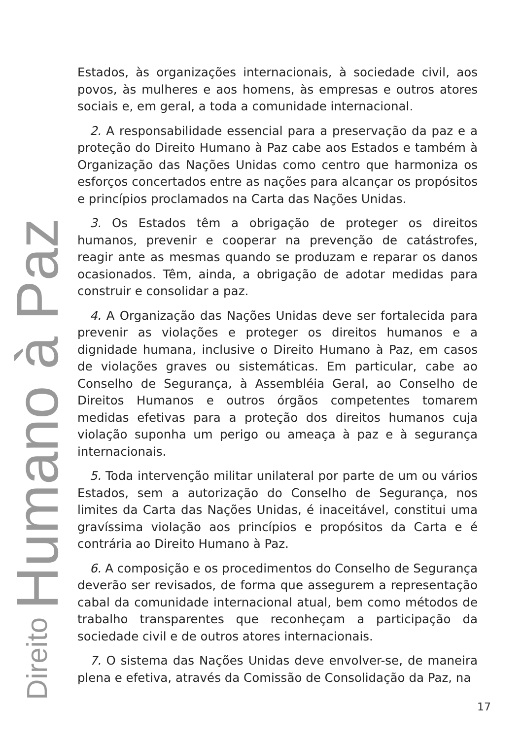Estados, às organizações internacionais, à sociedade civil, aos povos, às mulheres e aos homens, às empresas e outros atores sociais e, em geral, a toda a comunidade internacional.
2. A responsabilidade essencial para a preservação da paz e a proteção do Direito Humano à Paz cabe aos Estados e também à Organização das Nações Unidas como centro que harmoniza os esforços concertados entre as nações para alcançar os propósitos e princípios proclamados na Carta das Nações Unidas.
3. Os Estados têm a obrigação de proteger os direitos humanos, prevenir e cooperar na prevenção de catástrofes, reagir ante as mesmas quando se produzam e reparar os danos ocasionados. Têm, ainda, a obrigação de adotar medidas para construir e consolidar a paz.
4. A Organização das Nações Unidas deve ser fortalecida para prevenir as violações e proteger os direitos humanos e a dignidade humana, inclusive o Direito Humano à Paz, em casos de violações graves ou sistemáticas. Em particular, cabe ao Conselho de Segurança, à Assembléia Geral, ao Conselho de Direitos Humanos e outros órgãos competentes tomarem medidas efetivas para a proteção dos direitos humanos cuja violação suponha um perigo ou ameaça à paz e à segurança internacionais.
5. Toda intervenção militar unilateral por parte de um ou vários Estados, sem a autorização do Conselho de Segurança, nos limites da Carta das Nações Unidas, é inaceitável, constitui uma gravíssima violação aos princípios e propósitos da Carta e é contrária ao Direito Humano à Paz.
6. A composição e os procedimentos do Conselho de Segurança deverão ser revisados, de forma que assegurem a representação cabal da comunidade internacional atual, bem como métodos de trabalho transparentes que reconheçam a participação da sociedade civil e de outros atores internacionais.
7. O sistema das Nações Unidas deve envolver-se, de maneira plena e efetiva, através da Comissão de Consolidação da Paz, na
Direito Humano à Paz
17